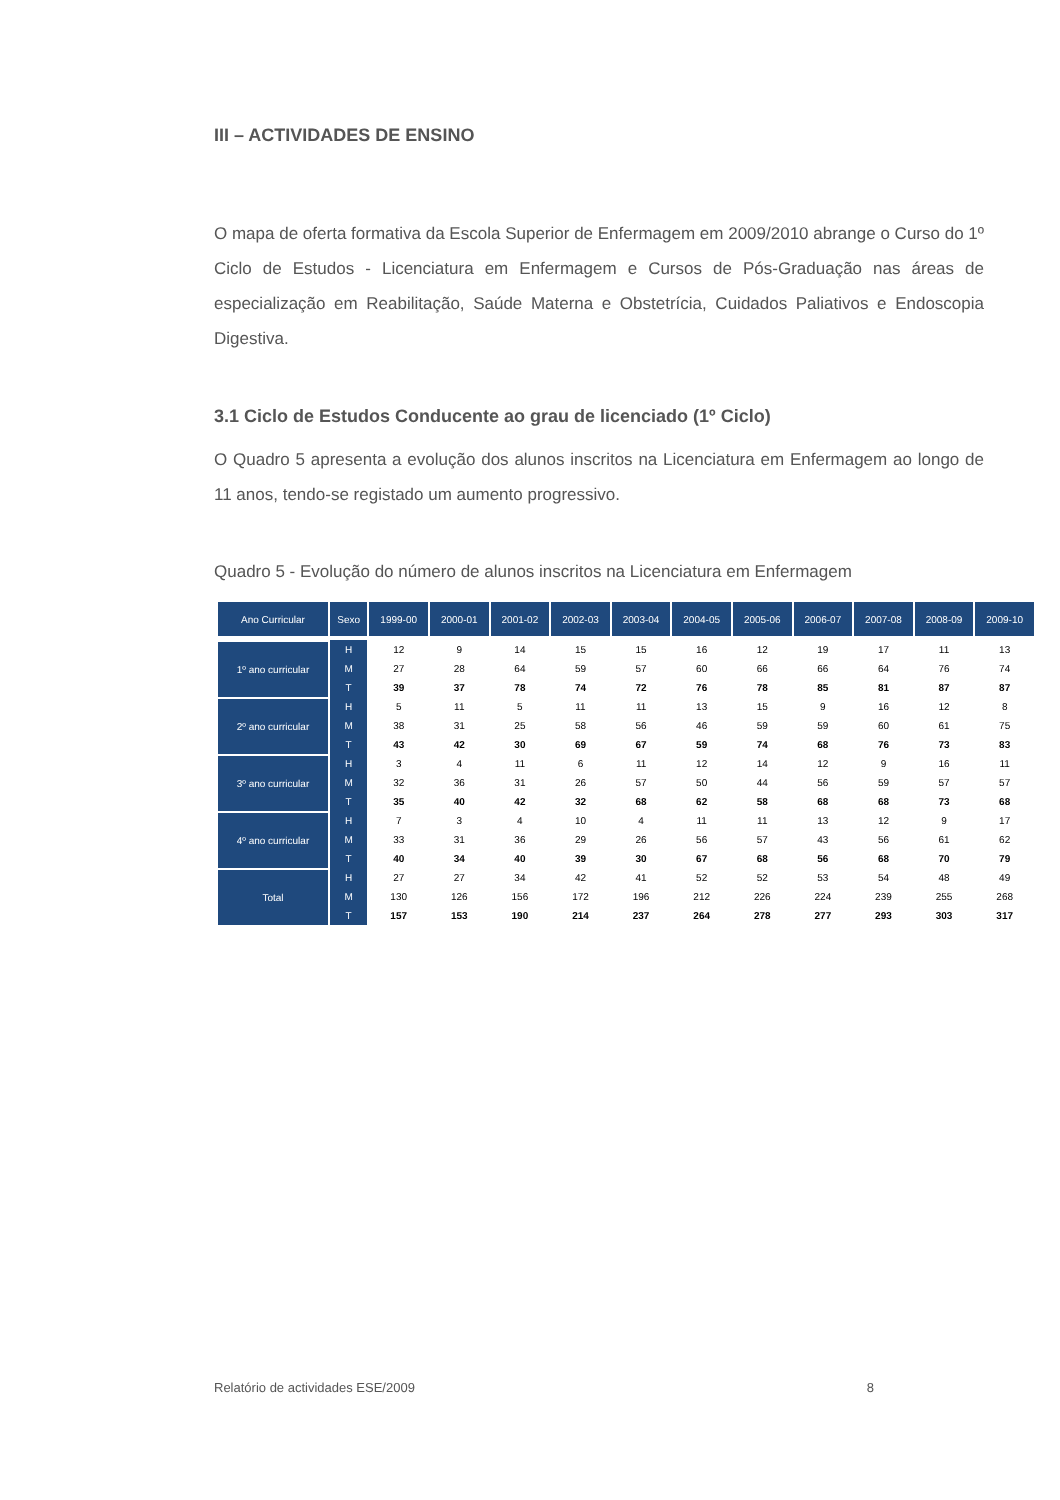III – ACTIVIDADES DE ENSINO
O mapa de oferta formativa da Escola Superior de Enfermagem em 2009/2010 abrange o Curso do 1º Ciclo de Estudos - Licenciatura em Enfermagem e Cursos de Pós-Graduação nas áreas de especialização em Reabilitação, Saúde Materna e Obstetrícia, Cuidados Paliativos e Endoscopia Digestiva.
3.1 Ciclo de Estudos Conducente ao grau de licenciado (1º Ciclo)
O Quadro 5 apresenta a evolução dos alunos inscritos na Licenciatura em Enfermagem ao longo de 11 anos, tendo-se registado um aumento progressivo.
Quadro 5 - Evolução do número de alunos inscritos na Licenciatura em Enfermagem
| Ano Curricular | Sexo | 1999-00 | 2000-01 | 2001-02 | 2002-03 | 2003-04 | 2004-05 | 2005-06 | 2006-07 | 2007-08 | 2008-09 | 2009-10 |
| --- | --- | --- | --- | --- | --- | --- | --- | --- | --- | --- | --- | --- |
| 1º ano curricular | H | 12 | 9 | 14 | 15 | 15 | 16 | 12 | 19 | 17 | 11 | 13 |
| | M | 27 | 28 | 64 | 59 | 57 | 60 | 66 | 66 | 64 | 76 | 74 |
| | T | 39 | 37 | 78 | 74 | 72 | 76 | 78 | 85 | 81 | 87 | 87 |
| 2º ano curricular | H | 5 | 11 | 5 | 11 | 11 | 13 | 15 | 9 | 16 | 12 | 8 |
| | M | 38 | 31 | 25 | 58 | 56 | 46 | 59 | 59 | 60 | 61 | 75 |
| | T | 43 | 42 | 30 | 69 | 67 | 59 | 74 | 68 | 76 | 73 | 83 |
| 3º ano curricular | H | 3 | 4 | 11 | 6 | 11 | 12 | 14 | 12 | 9 | 16 | 11 |
| | M | 32 | 36 | 31 | 26 | 57 | 50 | 44 | 56 | 59 | 57 | 57 |
| | T | 35 | 40 | 42 | 32 | 68 | 62 | 58 | 68 | 68 | 73 | 68 |
| 4º ano curricular | H | 7 | 3 | 4 | 10 | 4 | 11 | 11 | 13 | 12 | 9 | 17 |
| | M | 33 | 31 | 36 | 29 | 26 | 56 | 57 | 43 | 56 | 61 | 62 |
| | T | 40 | 34 | 40 | 39 | 30 | 67 | 68 | 56 | 68 | 70 | 79 |
| Total | H | 27 | 27 | 34 | 42 | 41 | 52 | 52 | 53 | 54 | 48 | 49 |
| | M | 130 | 126 | 156 | 172 | 196 | 212 | 226 | 224 | 239 | 255 | 268 |
| | T | 157 | 153 | 190 | 214 | 237 | 264 | 278 | 277 | 293 | 303 | 317 |
Relatório de actividades ESE/2009 8